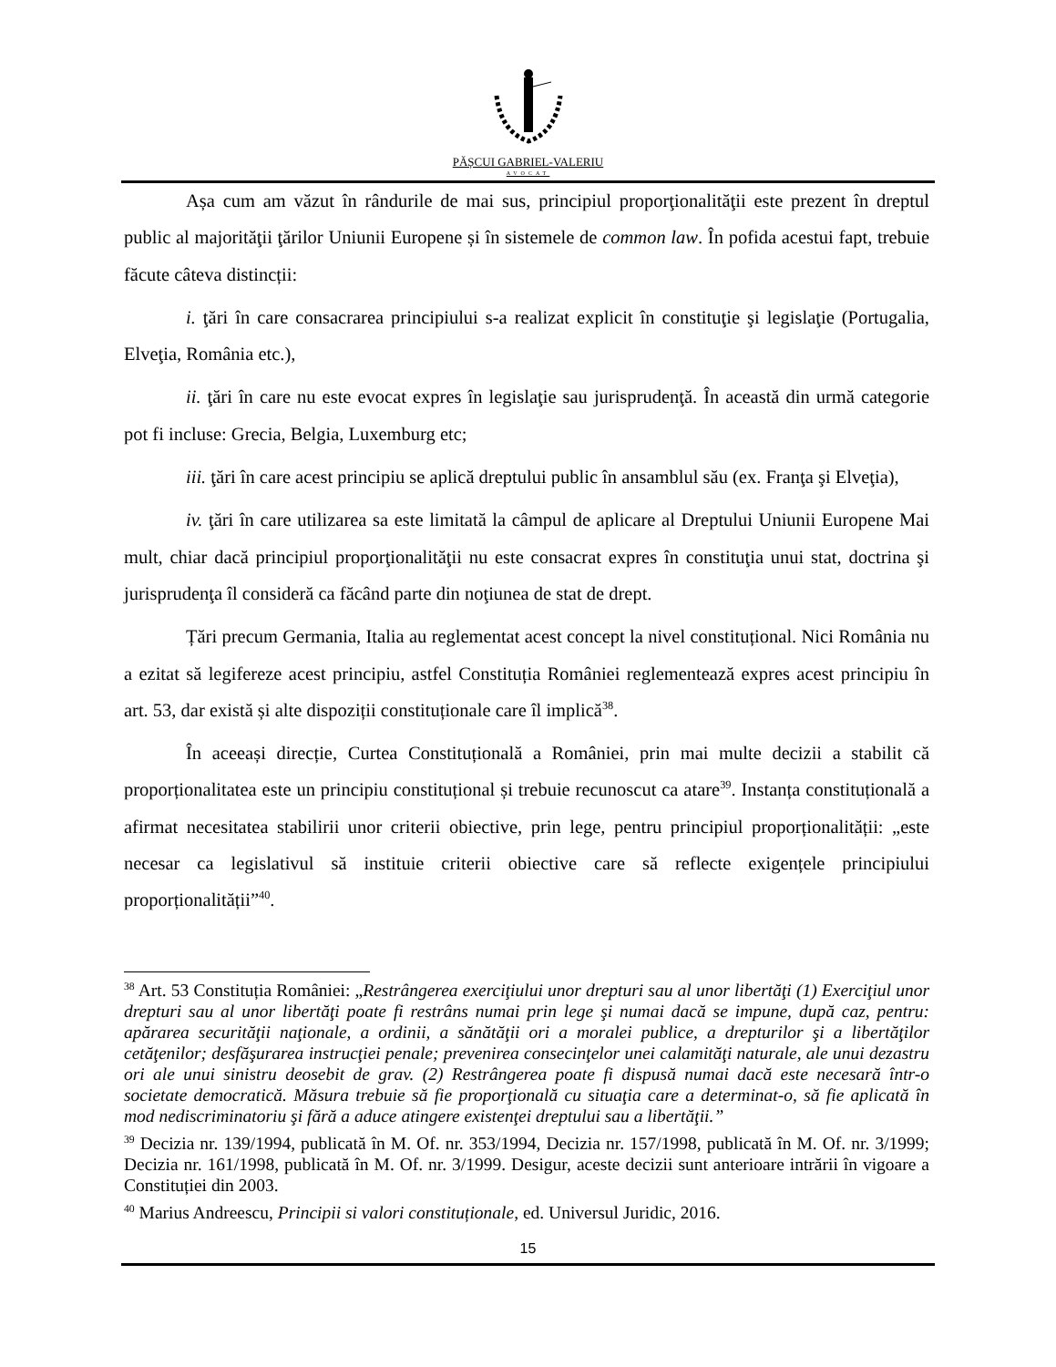PĂȘCUI GABRIEL-VALERIU
AVOCAT
Așa cum am văzut în rândurile de mai sus, principiul proporţionalităţii este prezent în dreptul public al majorităţii ţărilor Uniunii Europene și în sistemele de common law. În pofida acestui fapt, trebuie făcute câteva distincții:
i. ţări în care consacrarea principiului s-a realizat explicit în constituţie şi legislaţie (Portugalia, Elveţia, România etc.),
ii. ţări în care nu este evocat expres în legislaţie sau jurisprudenţă. În această din urmă categorie pot fi incluse: Grecia, Belgia, Luxemburg etc;
iii. ţări în care acest principiu se aplică dreptului public în ansamblul său (ex. Franţa şi Elveţia),
iv. ţări în care utilizarea sa este limitată la câmpul de aplicare al Dreptului Uniunii Europene Mai mult, chiar dacă principiul proporţionalităţii nu este consacrat expres în constituţia unui stat, doctrina şi jurisprudenţa îl consideră ca făcând parte din noţiunea de stat de drept.
Țări precum Germania, Italia au reglementat acest concept la nivel constituțional. Nici România nu a ezitat să legifereze acest principiu, astfel Constituția României reglementează expres acest principiu în art. 53, dar există și alte dispoziții constituționale care îl implică<sup>38</sup>.
În aceeași direcție, Curtea Constituțională a României, prin mai multe decizii a stabilit că proporționalitatea este un principiu constituțional și trebuie recunoscut ca atare<sup>39</sup>. Instanța constituțională a afirmat necesitatea stabilirii unor criterii obiective, prin lege, pentru principiul proporționalității: „este necesar ca legislativul să instituie criterii obiective care să reflecte exigențele principiului proporționalității”<sup>40</sup>.
<sup>38</sup> Art. 53 Constituția României: „Restrângerea exerciţiului unor drepturi sau al unor libertăţi (1) Exerciţiul unor drepturi sau al unor libertăţi poate fi restrâns numai prin lege şi numai dacă se impune, după caz, pentru: apărarea securităţii naţionale, a ordinii, a sănătăţii ori a moralei publice, a drepturilor şi a libertăţilor cetăţenilor; desfăşurarea instrucţiei penale; prevenirea consecinţelor unei calamităţi naturale, ale unui dezastru ori ale unui sinistru deosebit de grav. (2) Restrângerea poate fi dispusă numai dacă este necesară într-o societate democratică. Măsura trebuie să fie proporţională cu situaţia care a determinat-o, să fie aplicată în mod nediscriminatoriu şi fără a aduce atingere existenţei dreptului sau a libertăţii.”
<sup>39</sup> Decizia nr. 139/1994, publicată în M. Of. nr. 353/1994, Decizia nr. 157/1998, publicată în M. Of. nr. 3/1999; Decizia nr. 161/1998, publicată în M. Of. nr. 3/1999. Desigur, aceste decizii sunt anterioare intrării în vigoare a Constituției din 2003.
<sup>40</sup> Marius Andreescu, Principii si valori constituționale, ed. Universul Juridic, 2016.
15